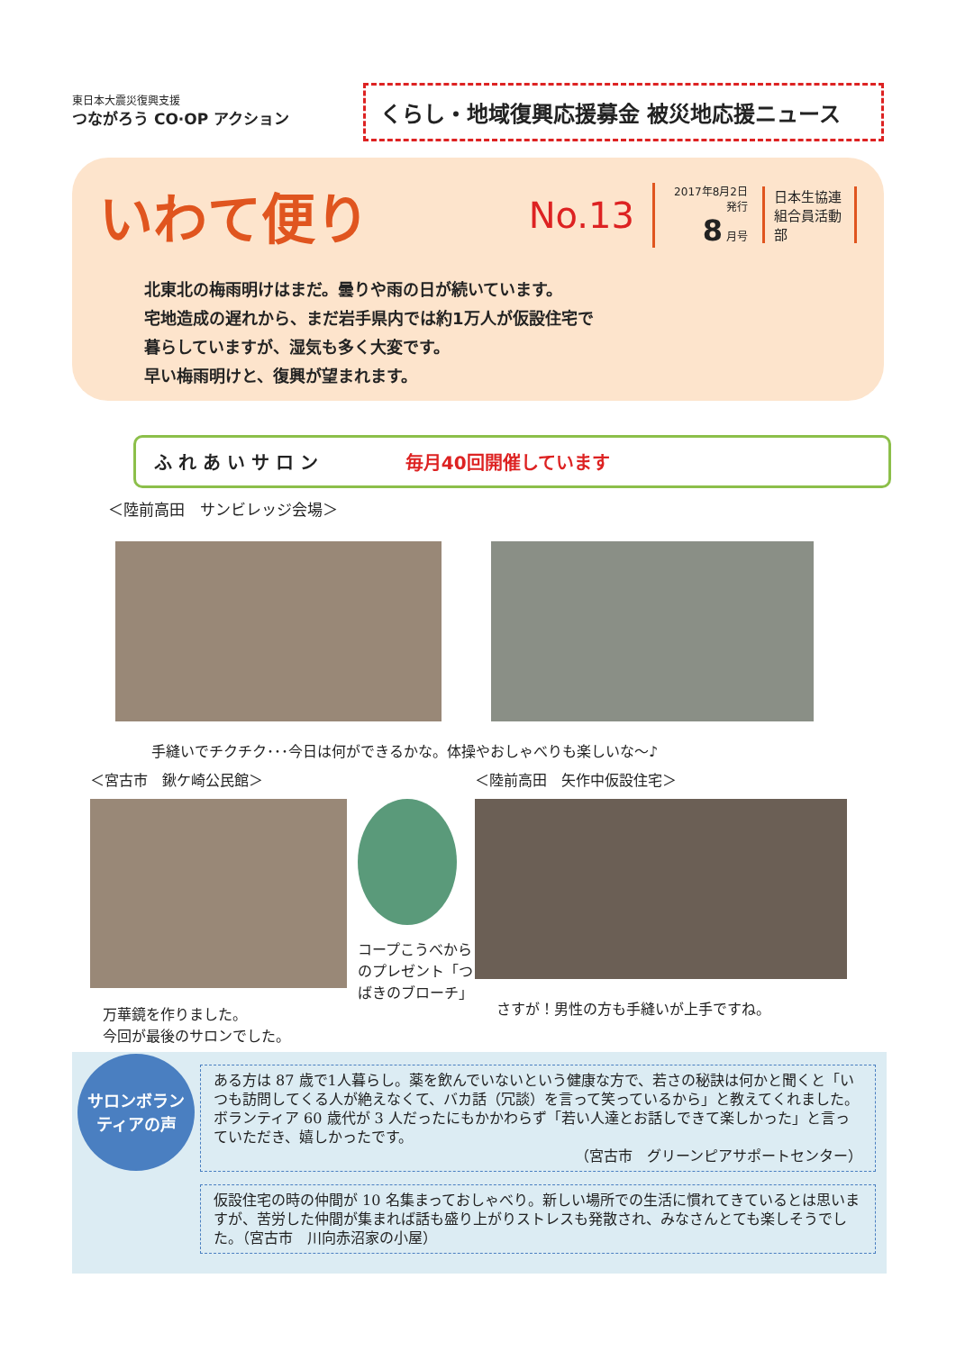東日本大震災復興支援
つながろう CO·OP アクション
くらし・地域復興応援募金 被災地応援ニュース
いわて便り
No.13
2017年8月2日発行
8 月号
日本生協連
組合員活動部
北東北の梅雨明けはまだ。曇りや雨の日が続いています。
宅地造成の遅れから、まだ岩手県内では約1万人が仮設住宅で
暮らしていますが、湿気も多く大変です。
早い梅雨明けと、復興が望まれます。
ふ れ あ い サ ロ ン 毎月40回開催しています
＜陸前高田　サンビレッジ会場＞
手縫いでチクチク･･･今日は何ができるかな。体操やおしゃべりも楽しいな～♪
＜宮古市　鍬ケ崎公民館＞
万華鏡を作りました。
今回が最後のサロンでした。
コープこうべからのプレゼント「つばきのブローチ」
＜陸前高田　矢作中仮設住宅＞
さすが！男性の方も手縫いが上手ですね。
サロンボラン
ティアの声
ある方は 87 歳で1人暮らし。薬を飲んでいないという健康な方で、若さの秘訣は何かと聞くと「いつも訪問してくる人が絶えなくて、バカ話（冗談）を言って笑っているから」と教えてくれました。ボランティア 60 歳代が 3 人だったにもかかわらず「若い人達とお話しできて楽しかった」と言っていただき、嬉しかったです。
（宮古市　グリーンピアサポートセンター）
仮設住宅の時の仲間が 10 名集まっておしゃべり。新しい場所での生活に慣れてきているとは思いますが、苦労した仲間が集まれば話も盛り上がりストレスも発散され、みなさんとても楽しそうでした。（宮古市　川向赤沼家の小屋）